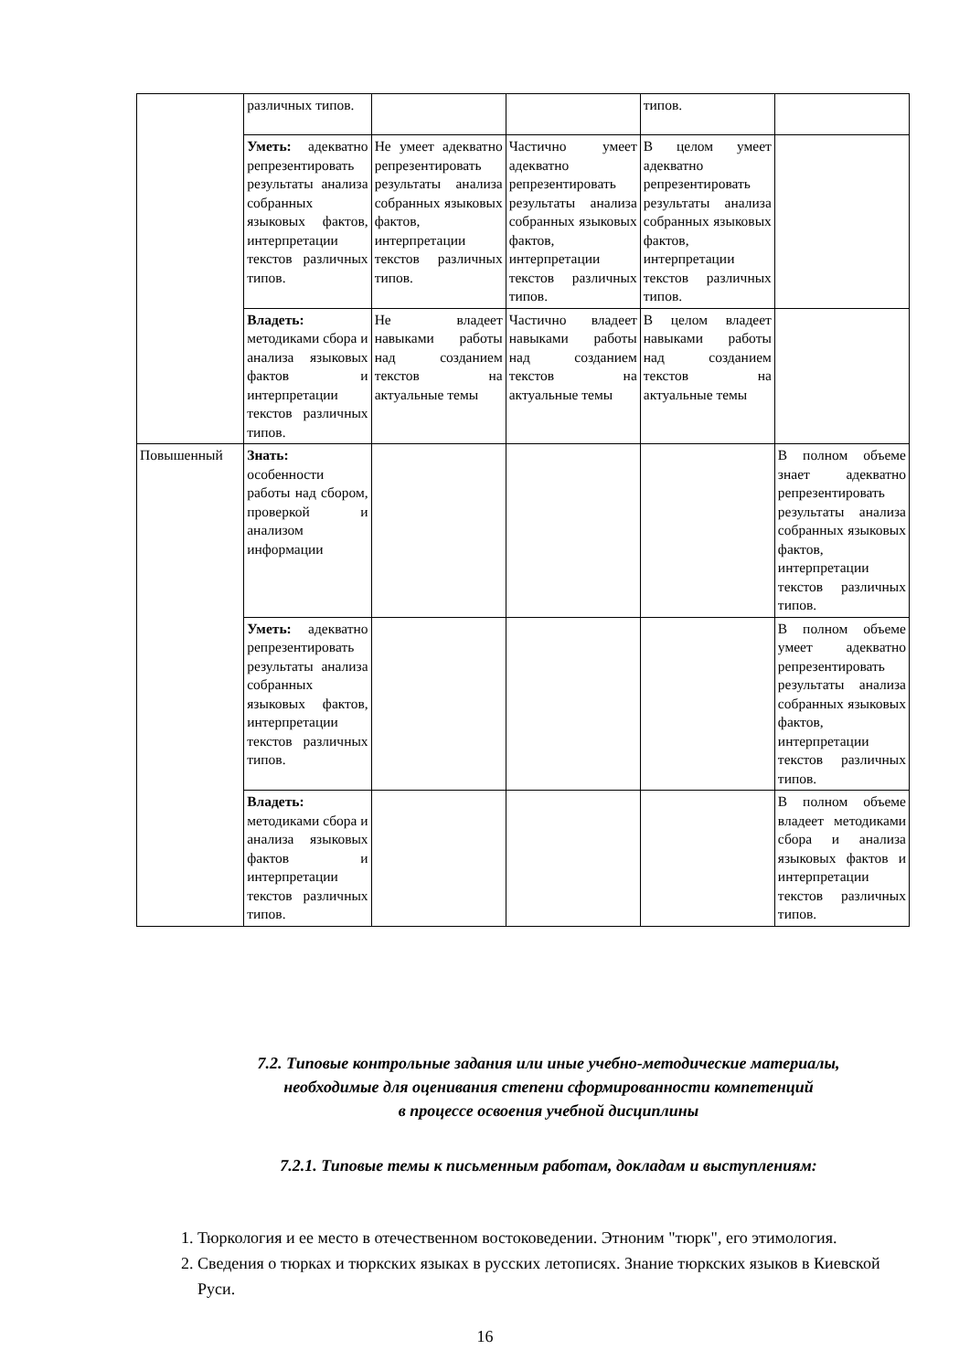| | различных типов. | | | типов. | |
| | Уметь: адекватно репрезентировать результаты анализа собранных языковых фактов, интерпретации текстов различных типов. | Не умеет адекватно репрезентировать результаты анализа собранных языковых фактов, интерпретации текстов различных типов. | Частично умеет адекватно репрезентировать результаты анализа собранных языковых фактов, интерпретации текстов различных типов. | В целом умеет адекватно репрезентировать результаты анализа собранных языковых фактов, интерпретации текстов различных типов. | |
| | Владеть: методиками сбора и анализа языковых фактов и интерпретации текстов различных типов. | Не владеет навыками работы над созданием текстов на актуальные темы | Частично владеет навыками работы над созданием текстов на актуальные темы | В целом владеет навыками работы над созданием текстов на актуальные темы | |
| Повышенный | Знать: особенности работы над сбором, проверкой и анализом информации | | | | В полном объеме знает адекватно репрезентировать результаты анализа собранных языковых фактов, интерпретации текстов различных типов. |
| | Уметь: адекватно репрезентировать результаты анализа собранных языковых фактов, интерпретации текстов различных типов. | | | | В полном объеме умеет адекватно репрезентировать результаты анализа собранных языковых фактов, интерпретации текстов различных типов. |
| | Владеть: методиками сбора и анализа языковых фактов и интерпретации текстов различных типов. | | | | В полном объеме владеет методиками сбора и анализа языковых фактов и интерпретации текстов различных типов. |
7.2. Типовые контрольные задания или иные учебно-методические материалы,
необходимые для оценивания степени сформированности компетенций
в процессе освоения учебной дисциплины
7.2.1. Типовые темы к письменным работам, докладам и выступлениям:
1. Тюркология и ее место в отечественном востоковедении. Этноним "тюрк", его этимология.
2. Сведения о тюрках и тюркских языках в русских летописях. Знание тюркских языков в Киевской Руси.
16